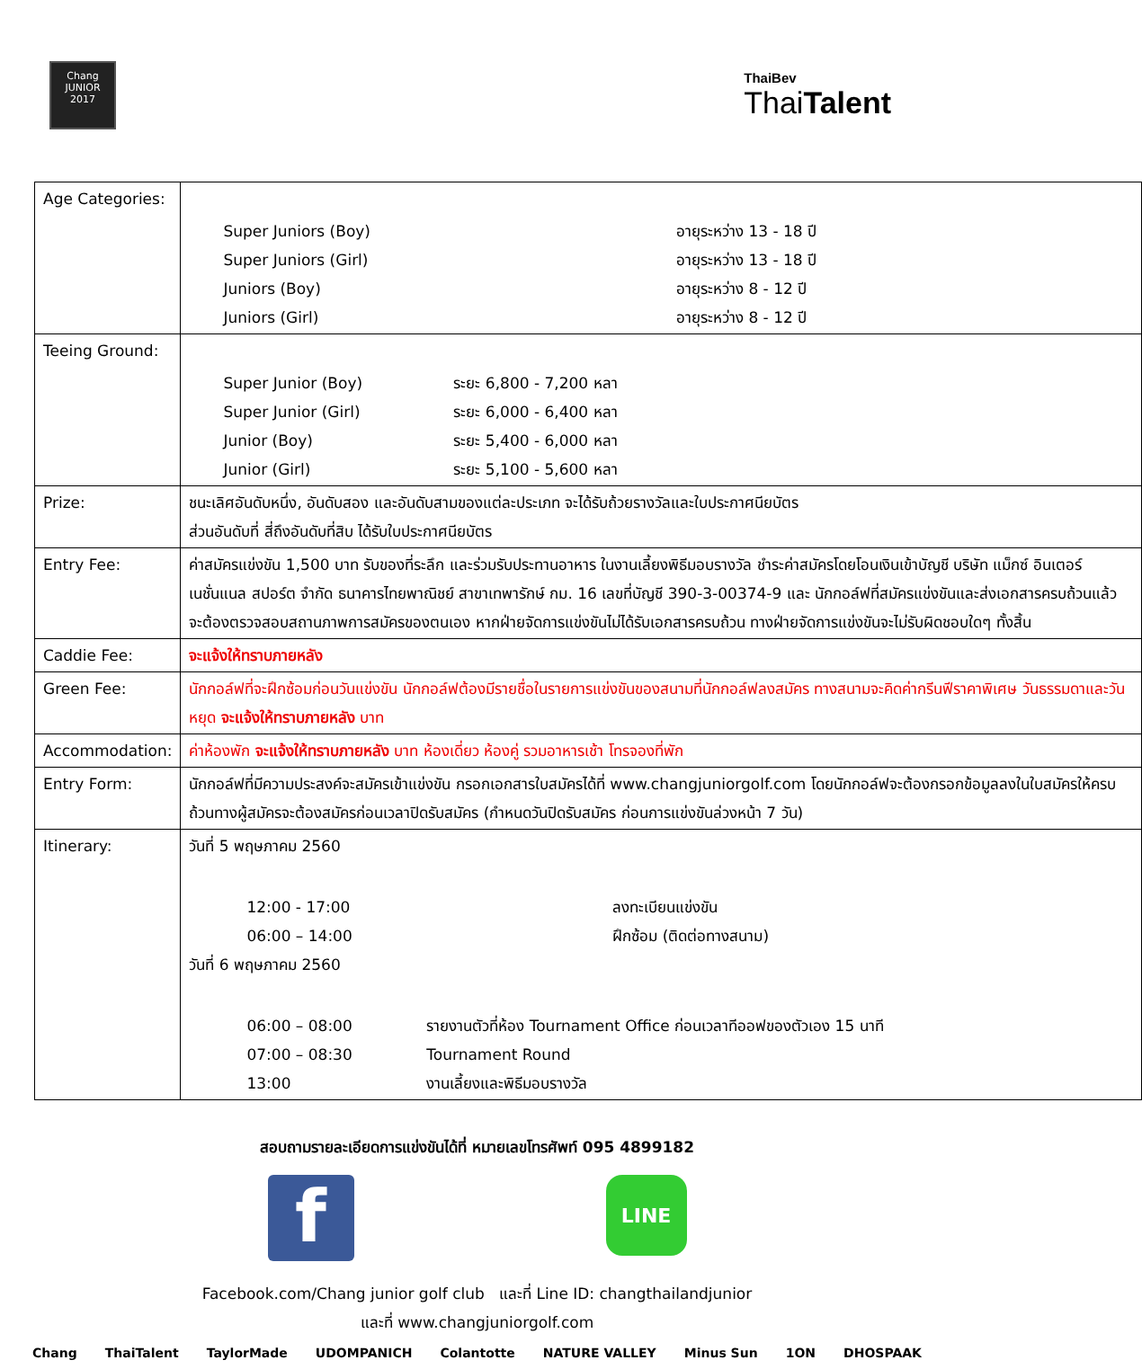Chang
JUNIOR
2017
ThaiBev
ThaiTalent
| Age Categories: | / Super Juniors (Boy) / อายุระหว่าง 13 - 18 ปี / / Super Juniors (Girl) / อายุระหว่าง 13 - 18 ปี / / Juniors (Boy) / อายุระหว่าง 8 - 12 ปี / / Juniors (Girl) / อายุระหว่าง 8 - 12 ปี / |
| Teeing Ground: | / Super Junior (Boy) / ระยะ 6,800 - 7,200 หลา / / Super Junior (Girl) / ระยะ 6,000 - 6,400 หลา / / Junior (Boy) / ระยะ 5,400 - 6,000 หลา / / Junior (Girl) / ระยะ 5,100 - 5,600 หลา / |
| Prize: | ชนะเลิศอันดับหนึ่ง, อันดับสอง และอันดับสามของแต่ละประเภท จะได้รับถ้วยรางวัลและใบประกาศนียบัตร ส่วนอันดับที่ สี่ถึงอันดับที่สิบ ได้รับใบประกาศนียบัตร |
| Entry Fee: | ค่าสมัครแข่งขัน 1,500 บาท รับของที่ระลึก และร่วมรับประทานอาหาร ในงานเลี้ยงพิธีมอบรางวัล ชำระค่าสมัครโดยโอนเงินเข้าบัญชี บริษัท แม็กซ์ อินเตอร์เนชั่นแนล สปอร์ต จำกัด ธนาคารไทยพาณิชย์ สาขาเทพารักษ์ กม. 16 เลขที่บัญชี 390-3-00374-9 และ นักกอล์ฟที่สมัครแข่งขันและส่งเอกสารครบถ้วนแล้ว จะต้องตรวจสอบสถานภาพการสมัครของตนเอง หากฝ่ายจัดการแข่งขันไม่ได้รับเอกสารครบถ้วน ทางฝ่ายจัดการแข่งขันจะไม่รับผิดชอบใดๆ ทั้งสิ้น |
| Caddie Fee: | จะแจ้งให้ทราบภายหลัง |
| Green Fee: | นักกอล์ฟที่จะฝึกซ้อมก่อนวันแข่งขัน นักกอล์ฟต้องมีรายชื่อในรายการแข่งขันของสนามที่นักกอล์ฟลงสมัคร ทางสนามจะคิดค่ากรีนฟีราคาพิเศษ วันธรรมดาและวันหยุด จะแจ้งให้ทราบภายหลัง บาท |
| Accommodation: | ค่าห้องพัก จะแจ้งให้ทราบภายหลัง บาท ห้องเดี่ยว ห้องคู่ รวมอาหารเช้า โทรจองที่พัก |
| Entry Form: | นักกอล์ฟที่มีความประสงค์จะสมัครเข้าแข่งขัน กรอกเอกสารใบสมัครได้ที่ www.changjuniorgolf.com โดยนักกอล์ฟจะต้องกรอกข้อมูลลงในใบสมัครให้ครบถ้วนทางผู้สมัครจะต้องสมัครก่อนเวลาปิดรับสมัคร (กำหนดวันปิดรับสมัคร ก่อนการแข่งขันล่วงหน้า 7 วัน) |
| Itinerary: | วันที่ 5 พฤษภาคม 2560 / 12:00 - 17:00 / ลงทะเบียนแข่งขัน / / 06:00 – 14:00 / ฝึกซ้อม (ติดต่อทางสนาม) / วันที่ 6 พฤษภาคม 2560 / 06:00 – 08:00 / รายงานตัวที่ห้อง Tournament Office ก่อนเวลาทีออฟของตัวเอง 15 นาที / / 07:00 – 08:30 / Tournament Round / / 13:00 / งานเลี้ยงและพิธีมอบรางวัล / |
สอบถามรายละเอียดการแข่งขันได้ที่ หมายเลขโทรศัพท์ 095 4899182
f
LINE
Facebook.com/Chang junior golf club และที่ Line ID: changthailandjunior
และที่ www.changjuniorgolf.com
Chang ThaiTalent TaylorMade UDOMPANICH Colantotte NATURE VALLEY Minus Sun 1ON DHOSPAAK